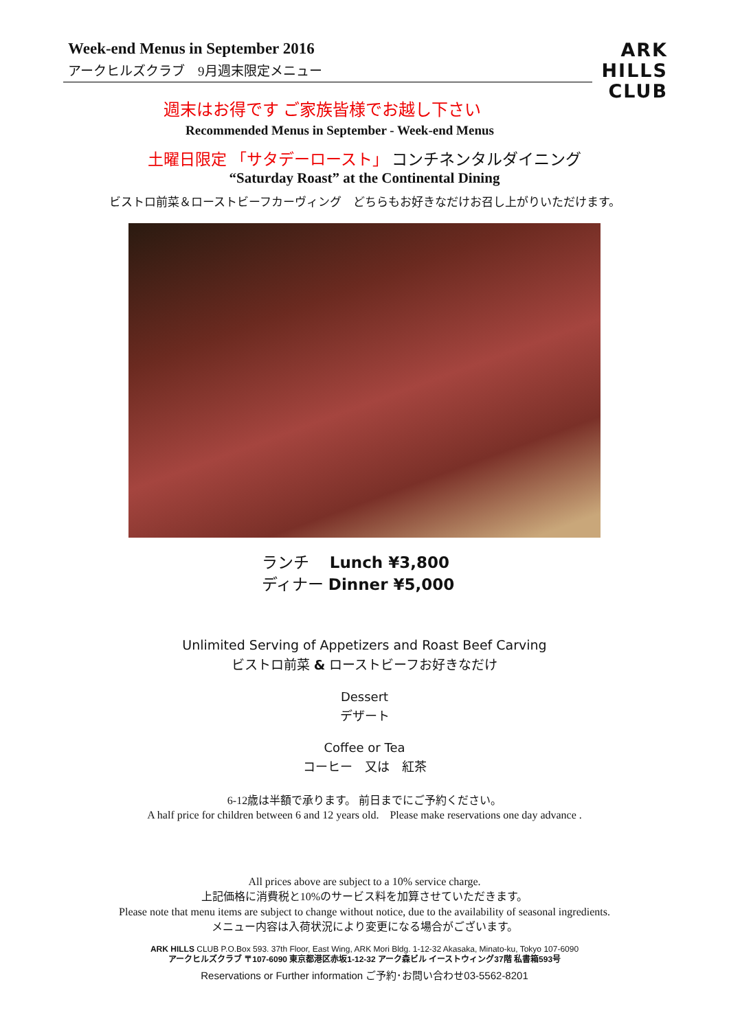Week-end Menus in September 2016
アークヒルズクラブ　9月週末限定メニュー
ARK
HILLS
CLUB
週末はお得です ご家族皆様でお越し下さい
Recommended Menus in September - Week-end Menus
土曜日限定 「サタデーロースト」 コンチネンタルダイニング
“Saturday Roast” at the Continental Dining
ビストロ前菜＆ローストビーフカーヴィング　どちらもお好きなだけお召し上がりいただけます。
ランチ　 Lunch ¥3,800
ディナー Dinner ¥5,000
Unlimited Serving of Appetizers and Roast Beef Carving
ビストロ前菜 & ローストビーフお好きなだけ
Dessert
デザート
Coffee or Tea
コーヒー　又は　紅茶
6-12歳は半額で承ります。 前日までにご予約ください。
A half price for children between 6 and 12 years old.　Please make reservations one day advance .
All prices above are subject to a 10% service charge.
上記価格に消費税と10%のサービス料を加算させていただきます。
Please note that menu items are subject to change without notice, due to the availability of seasonal ingredients.
メニュー内容は入荷状況により変更になる場合がございます。
ARK HILLS CLUB P.O.Box 593. 37th Floor, East Wing, ARK Mori Bldg. 1-12-32 Akasaka, Minato-ku, Tokyo 107-6090
アークヒルズクラブ 〒107-6090 東京都港区赤坂1-12-32 アーク森ビル イーストウィング37階 私書箱593号
Reservations or Further information ご予約･お問い合わせ03-5562-8201